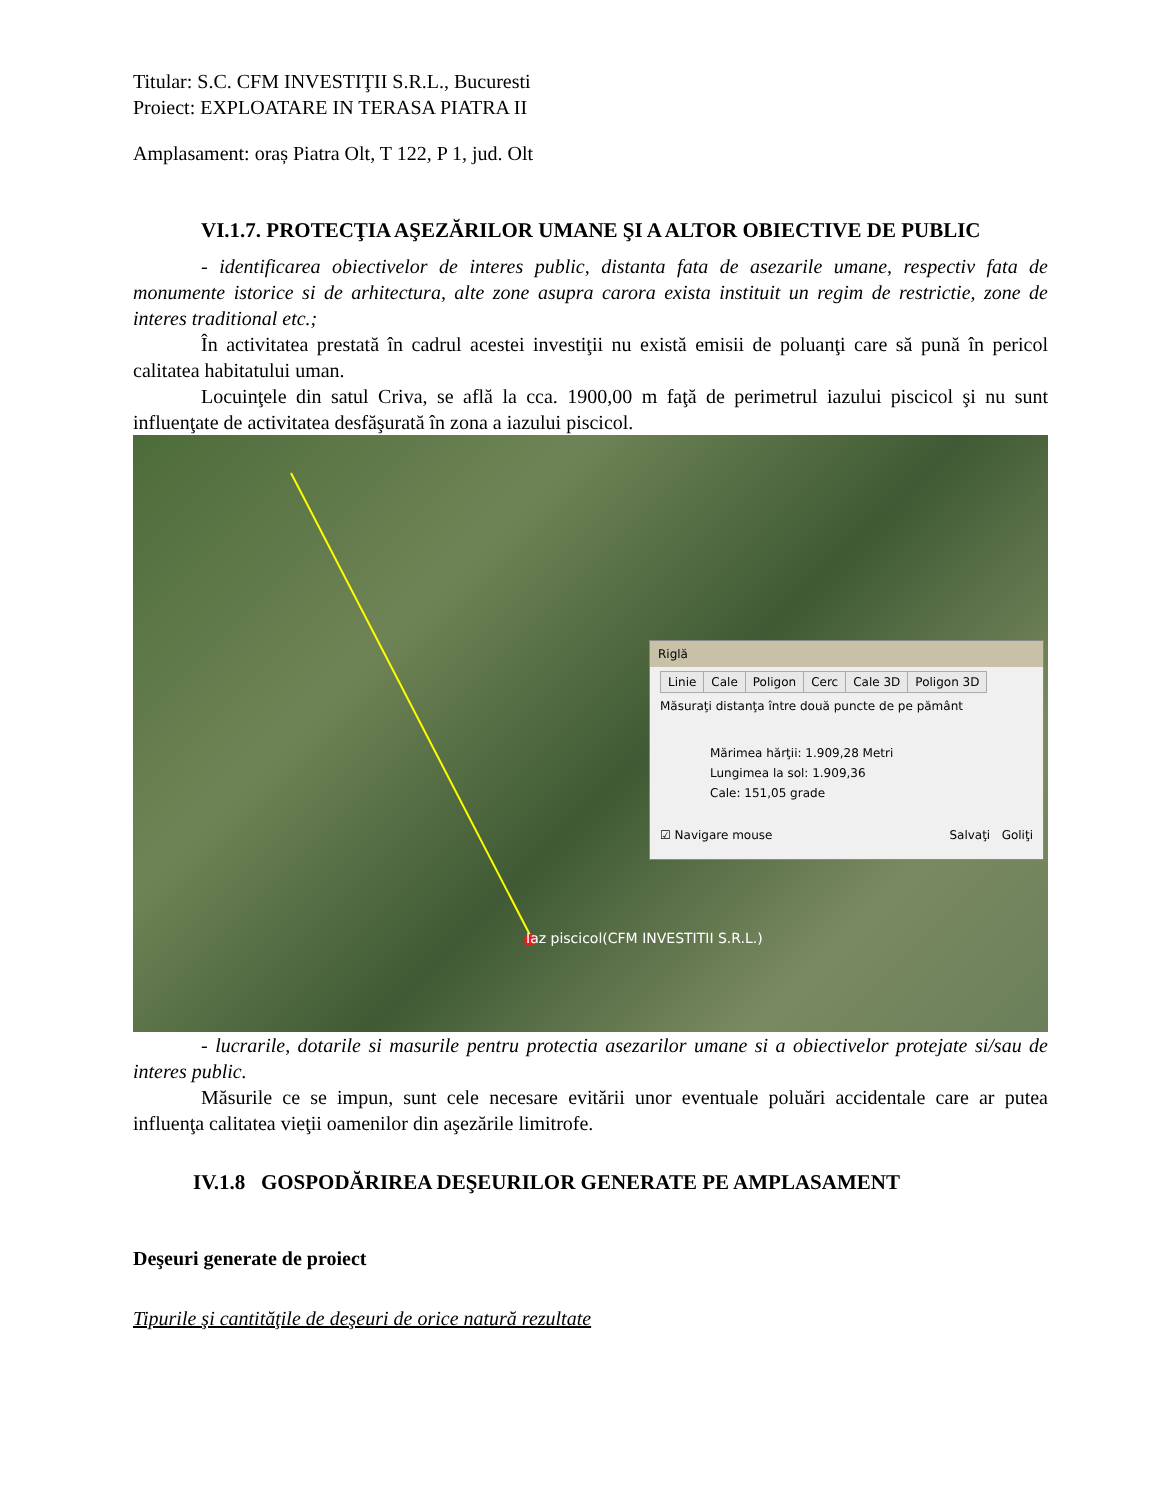Titular: S.C. CFM INVESTIŢII S.R.L., Bucuresti
Proiect: EXPLOATARE IN TERASA PIATRA II
Amplasament: oraș Piatra Olt, T 122, P 1, jud. Olt
VI.1.7. PROTECŢIA AŞEZĂRILOR UMANE ŞI A ALTOR OBIECTIVE DE PUBLIC
- identificarea obiectivelor de interes public, distanta fata de asezarile umane, respectiv fata de monumente istorice si de arhitectura, alte zone asupra carora exista instituit un regim de restrictie, zone de interes traditional etc.;
În activitatea prestată în cadrul acestei investiţii nu există emisii de poluanţi care să pună în pericol calitatea habitatului uman.
Locuinţele din satul Criva, se află la cca. 1900,00 m faţă de perimetrul iazului piscicol şi nu sunt influenţate de activitatea desfăşurată în zona a iazului piscicol.
Iaz piscicol(CFM INVESTITII S.R.L.)
Riglă
Linie Cale Poligon Cerc Cale 3D Poligon 3D
Măsuraţi distanţa între două puncte de pe pământ
Mărimea hărţii: 1.909,28 Metri
Lungimea la sol: 1.909,36
Cale: 151,05 grade
☑ Navigare mouse Salvaţi Goliţi
- lucrarile, dotarile si masurile pentru protectia asezarilor umane si a obiectivelor protejate si/sau de interes public.
Măsurile ce se impun, sunt cele necesare evitării unor eventuale poluări accidentale care ar putea influenţa calitatea vieţii oamenilor din aşezările limitrofe.
IV.1.8 GOSPODĂRIREA DEŞEURILOR GENERATE PE AMPLASAMENT
Deşeuri generate de proiect
Tipurile şi cantităţile de deşeuri de orice natură rezultate